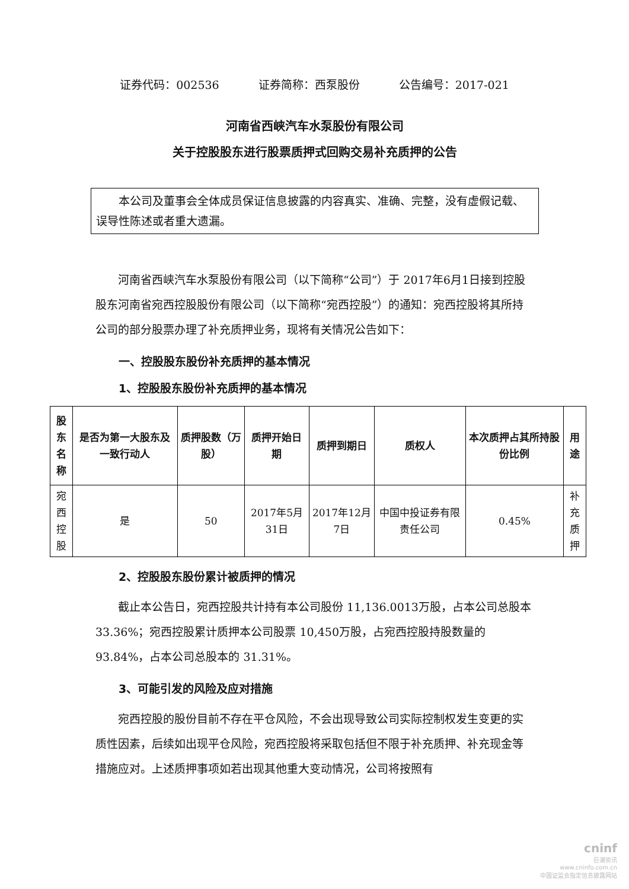证券代码：002536 证券简称：西泵股份 公告编号：2017-021
河南省西峡汽车水泵股份有限公司
关于控股股东进行股票质押式回购交易补充质押的公告
本公司及董事会全体成员保证信息披露的内容真实、准确、完整，没有虚假记载、误导性陈述或者重大遗漏。
河南省西峡汽车水泵股份有限公司（以下简称“公司”）于 2017年6月1日接到控股股东河南省宛西控股股份有限公司（以下简称“宛西控股”）的通知：宛西控股将其所持公司的部分股票办理了补充质押业务，现将有关情况公告如下：
一、控股股东股份补充质押的基本情况
1、控股股东股份补充质押的基本情况
| 股东 名称 | 是否为第一大股东及一致行动人 | 质押股数（万股） | 质押开始日期 | 质押到期日 | 质权人 | 本次质押占其所持股份比例 | 用途 |
| --- | --- | --- | --- | --- | --- | --- | --- |
| 宛西 控股 | 是 | 50 | 2017年5月31日 | 2017年12月7日 | 中国中投证券有限责任公司 | 0.45% | 补充 质押 |
2、控股股东股份累计被质押的情况
截止本公告日，宛西控股共计持有本公司股份 11,136.0013万股，占本公司总股本 33.36%；宛西控股累计质押本公司股票 10,450万股，占宛西控股持股数量的 93.84%，占本公司总股本的 31.31%。
3、可能引发的风险及应对措施
宛西控股的股份目前不存在平仓风险，不会出现导致公司实际控制权发生变更的实质性因素，后续如出现平仓风险，宛西控股将采取包括但不限于补充质押、补充现金等措施应对。上述质押事项如若出现其他重大变动情况，公司将按照有
cninf
巨潮资讯
www.cninfo.com.cn
中国证监会指定信息披露网站